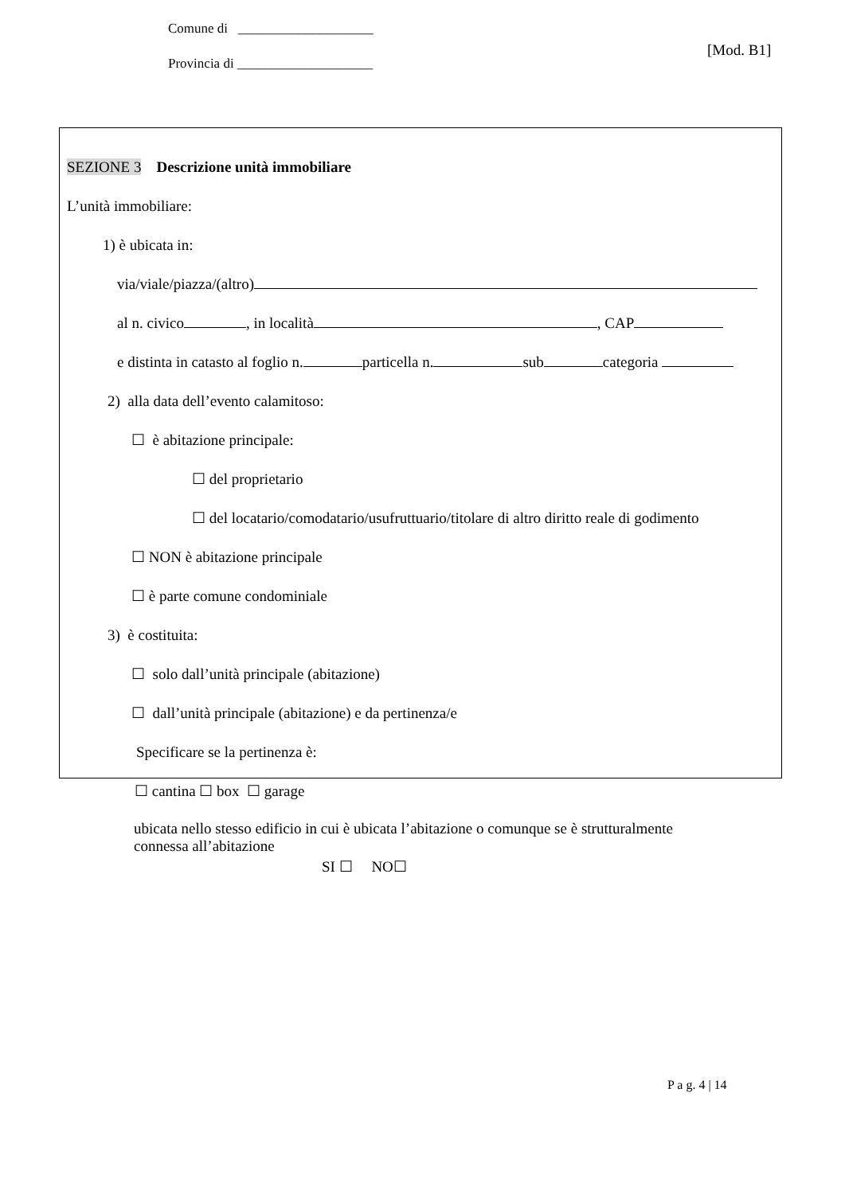Comune di ____________________
Provincia di ____________________
[Mod. B1]
SEZIONE 3 Descrizione unità immobiliare
L’unità immobiliare:
1) è ubicata in:
via/viale/piazza/(altro)
al n. civico , in località , CAP
e distinta in catasto al foglio n. particella n. sub categoria
2) alla data dell’evento calamitoso:
☐ è abitazione principale:
☐ del proprietario
☐ del locatario/comodatario/usufruttuario/titolare di altro diritto reale di godimento
☐ NON è abitazione principale
☐ è parte comune condominiale
3) è costituita:
☐ solo dall’unità principale (abitazione)
☐ dall’unità principale (abitazione) e da pertinenza/e
Specificare se la pertinenza è:
☐ cantina ☐ box ☐ garage
ubicata nello stesso edificio in cui è ubicata l’abitazione o comunque se è strutturalmente
connessa all’abitazione
SI ☐ NO☐
P a g. 4 | 14